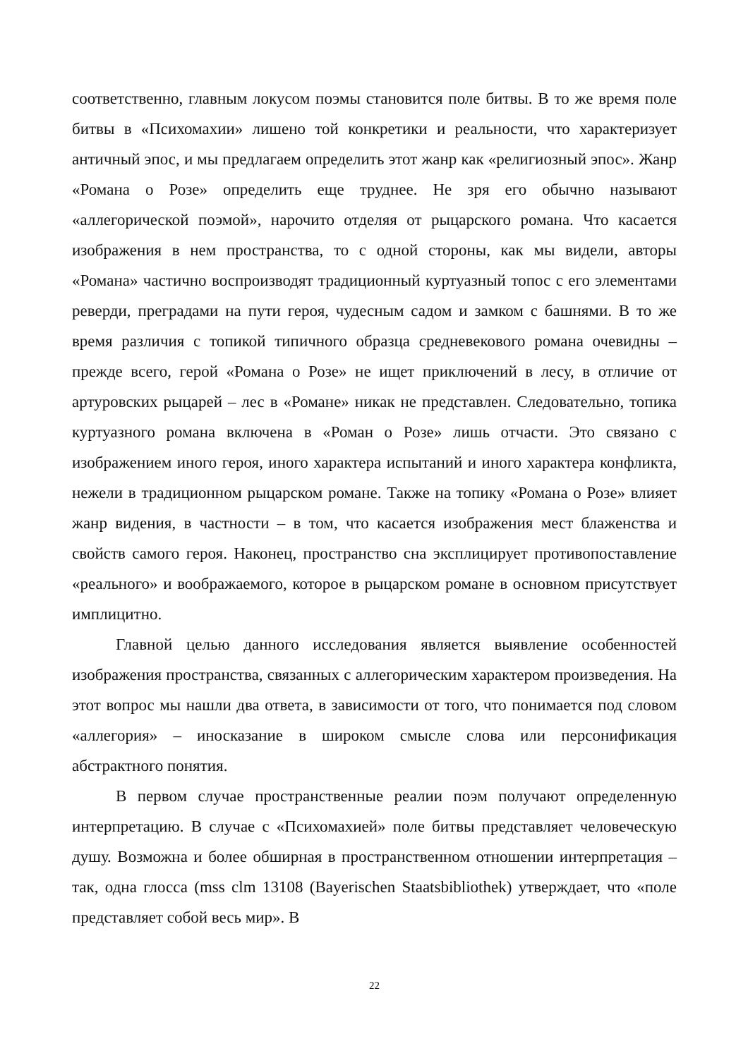соответственно, главным локусом поэмы становится поле битвы. В то же время поле битвы в «Психомахии» лишено той конкретики и реальности, что характеризует античный эпос, и мы предлагаем определить этот жанр как «религиозный эпос». Жанр «Романа о Розе» определить еще труднее. Не зря его обычно называют «аллегорической поэмой», нарочито отделяя от рыцарского романа. Что касается изображения в нем пространства, то с одной стороны, как мы видели, авторы «Романа» частично воспроизводят традиционный куртуазный топос с его элементами реверди, преградами на пути героя, чудесным садом и замком с башнями. В то же время различия с топикой типичного образца средневекового романа очевидны – прежде всего, герой «Романа о Розе» не ищет приключений в лесу, в отличие от артуровских рыцарей – лес в «Романе» никак не представлен. Следовательно, топика куртуазного романа включена в «Роман о Розе» лишь отчасти. Это связано с изображением иного героя, иного характера испытаний и иного характера конфликта, нежели в традиционном рыцарском романе. Также на топику «Романа о Розе» влияет жанр видения, в частности – в том, что касается изображения мест блаженства и свойств самого героя. Наконец, пространство сна эксплицирует противопоставление «реального» и воображаемого, которое в рыцарском романе в основном присутствует имплицитно.
Главной целью данного исследования является выявление особенностей изображения пространства, связанных с аллегорическим характером произведения. На этот вопрос мы нашли два ответа, в зависимости от того, что понимается под словом «аллегория» – иносказание в широком смысле слова или персонификация абстрактного понятия.
В первом случае пространственные реалии поэм получают определенную интерпретацию. В случае с «Психомахией» поле битвы представляет человеческую душу. Возможна и более обширная в пространственном отношении интерпретация – так, одна глосса (mss clm 13108 (Bayerischen Staatsbibliothek) утверждает, что «поле представляет собой весь мир». В
22